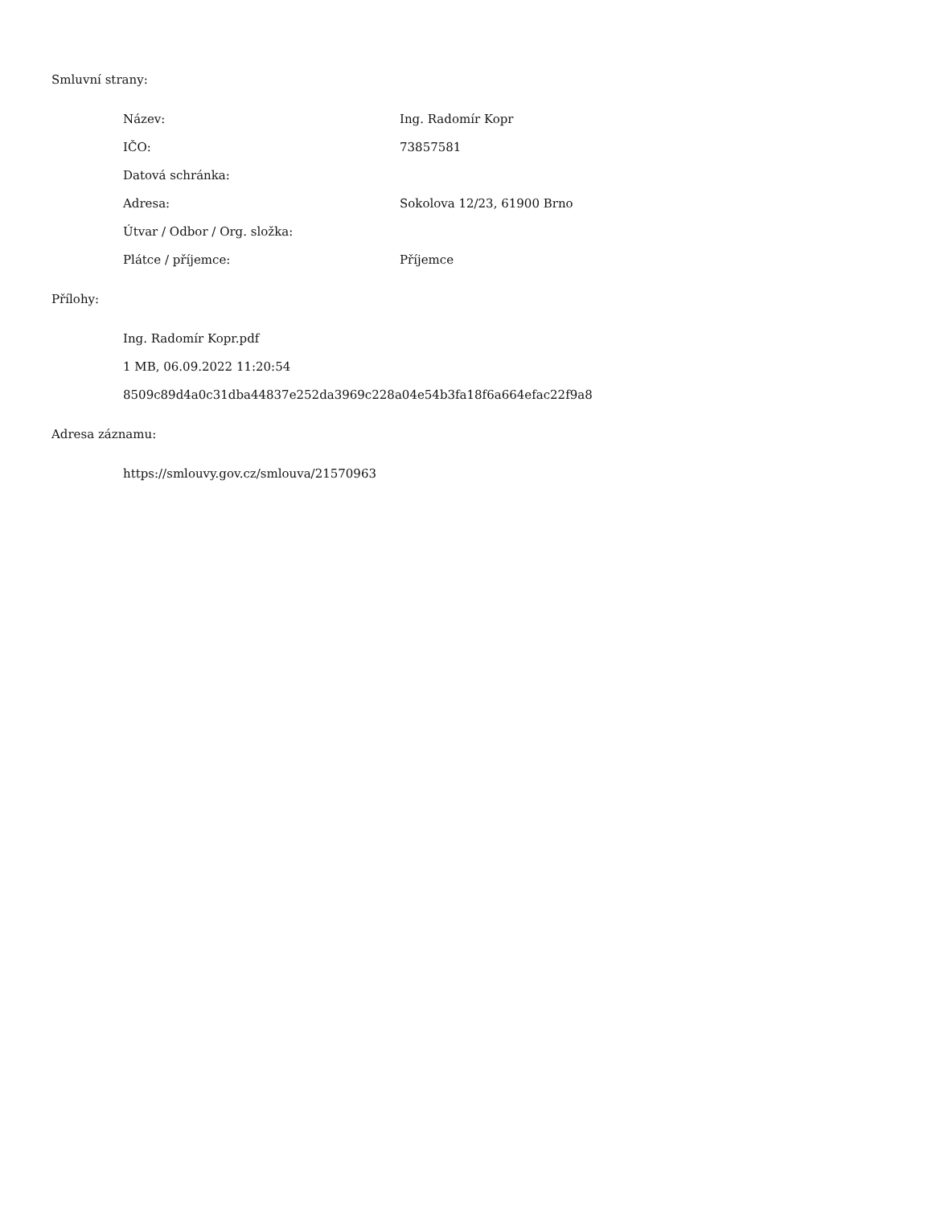Smluvní strany:
| Název: | Ing. Radomír Kopr |
| IČO: | 73857581 |
| Datová schránka: | |
| Adresa: | Sokolova 12/23, 61900 Brno |
| Útvar / Odbor / Org. složka: | |
| Plátce / příjemce: | Příjemce |
Přílohy:
Ing. Radomír Kopr.pdf
1 MB, 06.09.2022 11:20:54
8509c89d4a0c31dba44837e252da3969c228a04e54b3fa18f6a664efac22f9a8
Adresa záznamu:
https://smlouvy.gov.cz/smlouva/21570963